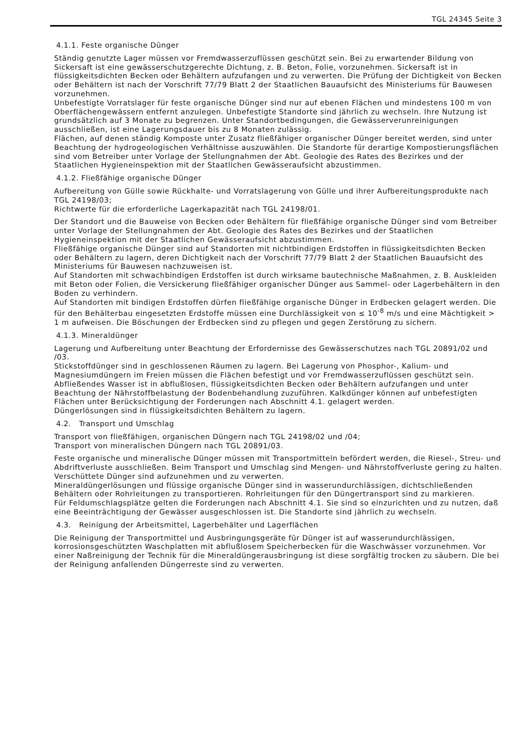TGL 24345 Seite 3
4.1.1. Feste organische Dünger
Ständig genutzte Lager müssen vor Fremdwasserzuflüssen geschützt sein. Bei zu erwartender Bildung von Sickersaft ist eine gewässerschutzgerechte Dichtung, z. B. Beton, Folie, vorzunehmen. Sickersaft ist in flüssigkeitsdichten Becken oder Behältern aufzufangen und zu verwerten. Die Prüfung der Dichtigkeit von Becken oder Behältern ist nach der Vorschrift 77/79 Blatt 2 der Staatlichen Bauaufsicht des Ministeriums für Bauwesen vorzunehmen.
Unbefestigte Vorratslager für feste organische Dünger sind nur auf ebenen Flächen und mindestens 100 m von Oberflächengewässern entfernt anzulegen. Unbefestigte Standorte sind jährlich zu wechseln. Ihre Nutzung ist grundsätzlich auf 3 Monate zu begrenzen. Unter Standortbedingungen, die Gewässerverunreinigungen ausschließen, ist eine Lagerungsdauer bis zu 8 Monaten zulässig.
Flächen, auf denen ständig Komposte unter Zusatz fließfähiger organischer Dünger bereitet werden, sind unter Beachtung der hydrogeologischen Verhältnisse auszuwählen. Die Standorte für derartige Kompostierungsflächen sind vom Betreiber unter Vorlage der Stellungnahmen der Abt. Geologie des Rates des Bezirkes und der Staatlichen Hygieneinspektion mit der Staatlichen Gewässeraufsicht abzustimmen.
4.1.2. Fließfähige organische Dünger
Aufbereitung von Gülle sowie Rückhalte- und Vorratslagerung von Gülle und ihrer Aufbereitungsprodukte nach TGL 24198/03;
Richtwerte für die erforderliche Lagerkapazität nach TGL 24198/01.
Der Standort und die Bauweise von Becken oder Behältern für fließfähige organische Dünger sind vom Betreiber unter Vorlage der Stellungnahmen der Abt. Geologie des Rates des Bezirkes und der Staatlichen Hygieneinspektion mit der Staatlichen Gewässeraufsicht abzustimmen.
Fließfähige organische Dünger sind auf Standorten mit nichtbindigen Erdstoffen in flüssigkeitsdichten Becken oder Behältern zu lagern, deren Dichtigkeit nach der Vorschrift 77/79 Blatt 2 der Staatlichen Bauaufsicht des Ministeriums für Bauwesen nachzuweisen ist.
Auf Standorten mit schwachbindigen Erdstoffen ist durch wirksame bautechnische Maßnahmen, z. B. Auskleiden mit Beton oder Folien, die Versickerung fließfähiger organischer Dünger aus Sammel- oder Lagerbehältern in den Boden zu verhindern.
Auf Standorten mit bindigen Erdstoffen dürfen fließfähige organische Dünger in Erdbecken gelagert werden. Die für den Behälterbau eingesetzten Erdstoffe müssen eine Durchlässigkeit von ≤ 10<sup>-8</sup> m/s und eine Mächtigkeit > 1 m aufweisen. Die Böschungen der Erdbecken sind zu pflegen und gegen Zerstörung zu sichern.
4.1.3. Mineraldünger
Lagerung und Aufbereitung unter Beachtung der Erfordernisse des Gewässerschutzes nach TGL 20891/02 und /03.
Stickstoffdünger sind in geschlossenen Räumen zu lagern. Bei Lagerung von Phosphor-, Kalium- und Magnesiumdüngern im Freien müssen die Flächen befestigt und vor Fremdwasserzuflüssen geschützt sein. Abfließendes Wasser ist in abflußlosen, flüssigkeitsdichten Becken oder Behältern aufzufangen und unter Beachtung der Nährstoffbelastung der Bodenbehandlung zuzuführen. Kalkdünger können auf unbefestigten Flächen unter Berücksichtigung der Forderungen nach Abschnitt 4.1. gelagert werden.
Düngerlösungen sind in flüssigkeitsdichten Behältern zu lagern.
4.2. Transport und Umschlag
Transport von fließfähigen, organischen Düngern nach TGL 24198/02 und /04;
Transport von mineralischen Düngern nach TGL 20891/03.
Feste organische und mineralische Dünger müssen mit Transportmitteln befördert werden, die Riesel-, Streu- und Abdriftverluste ausschließen. Beim Transport und Umschlag sind Mengen- und Nährstoffverluste gering zu halten. Verschüttete Dünger sind aufzunehmen und zu verwerten.
Mineraldüngerlösungen und flüssige organische Dünger sind in wasserundurchlässigen, dichtschließenden Behältern oder Rohrleitungen zu transportieren. Rohrleitungen für den Düngertransport sind zu markieren.
Für Feldumschlagsplätze gelten die Forderungen nach Abschnitt 4.1. Sie sind so einzurichten und zu nutzen, daß eine Beeinträchtigung der Gewässer ausgeschlossen ist. Die Standorte sind jährlich zu wechseln.
4.3. Reinigung der Arbeitsmittel, Lagerbehälter und Lagerflächen
Die Reinigung der Transportmittel und Ausbringungsgeräte für Dünger ist auf wasserundurchlässigen, korrosionsgeschützten Waschplatten mit abflußlosem Speicherbecken für die Waschwässer vorzunehmen. Vor einer Naßreinigung der Technik für die Mineraldüngerausbringung ist diese sorgfältig trocken zu säubern. Die bei der Reinigung anfallenden Düngerreste sind zu verwerten.